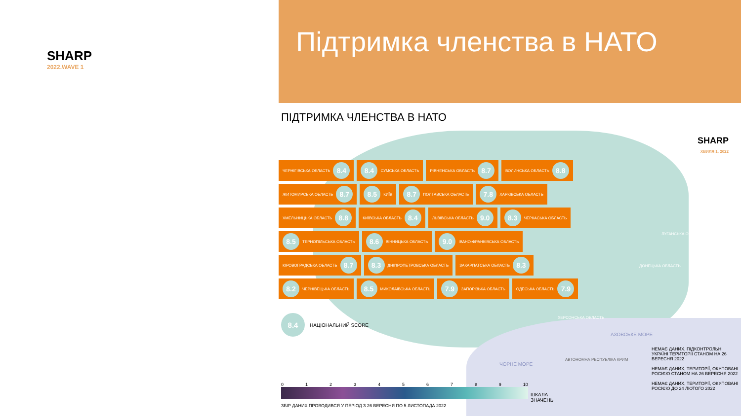SHARP
2022.WAVE 1
Підтримка членства в НАТО
ПІДТРИМКА ЧЛЕНСТВА В НАТО
SHARP
ХВИЛЯ 1. 2022
ЧЕРНІГІВСЬКА ОБЛАСТЬ 8.4
8.4 СУМСЬКА ОБЛАСТЬ
РІВНЕНСЬКА ОБЛАСТЬ 8.7
ВОЛИНСЬКА ОБЛАСТЬ 8.8
ЖИТОМИРСЬКА ОБЛАСТЬ 8.7
8.5 КИЇВ
8.7 ПОЛТАВСЬКА ОБЛАСТЬ
7.8 ХАРКІВСЬКА ОБЛАСТЬ
ХМЕЛЬНИЦЬКА ОБЛАСТЬ 8.8
КИЇВСЬКА ОБЛАСТЬ 8.4
ЛЬВІВСЬКА ОБЛАСТЬ 9.0
8.3 ЧЕРКАСЬКА ОБЛАСТЬ
8.5 ТЕРНОПІЛЬСЬКА ОБЛАСТЬ
8.6 ВІННИЦЬКА ОБЛАСТЬ
9.0 ІВАНО-ФРАНКІВСЬКА ОБЛАСТЬ
КІРОВОГРАДСЬКА ОБЛАСТЬ 8.7
8.3 ДНІПРОПЕТРОВСЬКА ОБЛАСТЬ
ЗАКАРПАТСЬКА ОБЛАСТЬ 8.3
8.2 ЧЕРНІВЕЦЬКА ОБЛАСТЬ
8.5 МИКОЛАЇВСЬКА ОБЛАСТЬ
7.9 ЗАПОРІЗЬКА ОБЛАСТЬ
ОДЕСЬКА ОБЛАСТЬ 7.9
ЛУГАНСЬКА ОБЛАСТЬ
ДОНЕЦЬКА ОБЛАСТЬ
ХЕРСОНСЬКА ОБЛАСТЬ
АЗОВСЬКЕ МОРЕ
АВТОНОМНА РЕСПУБЛІКА КРИМ
ЧОРНЕ МОРЕ
8.4 НАЦІОНАЛЬНИЙ SCORE
0123456789 10
ЗБІР ДАНИХ ПРОВОДИВСЯ У ПЕРІОД З 26 ВЕРЕСНЯ ПО 5 ЛИСТОПАДА 2022
ШКАЛА
ЗНАЧЕНЬ
НЕМАЄ ДАНИХ, ПІДКОНТРОЛЬНІ УКРАЇНІ ТЕРИТОРІЇ СТАНОМ НА 26 ВЕРЕСНЯ 2022
НЕМАЄ ДАНИХ, ТЕРИТОРІЇ, ОКУПОВАНІ РОСІЄЮ СТАНОМ НА 26 ВЕРЕСНЯ 2022
НЕМАЄ ДАНИХ, ТЕРИТОРІЇ, ОКУПОВАНІ РОСІЄЮ ДО 24 ЛЮТОГО 2022